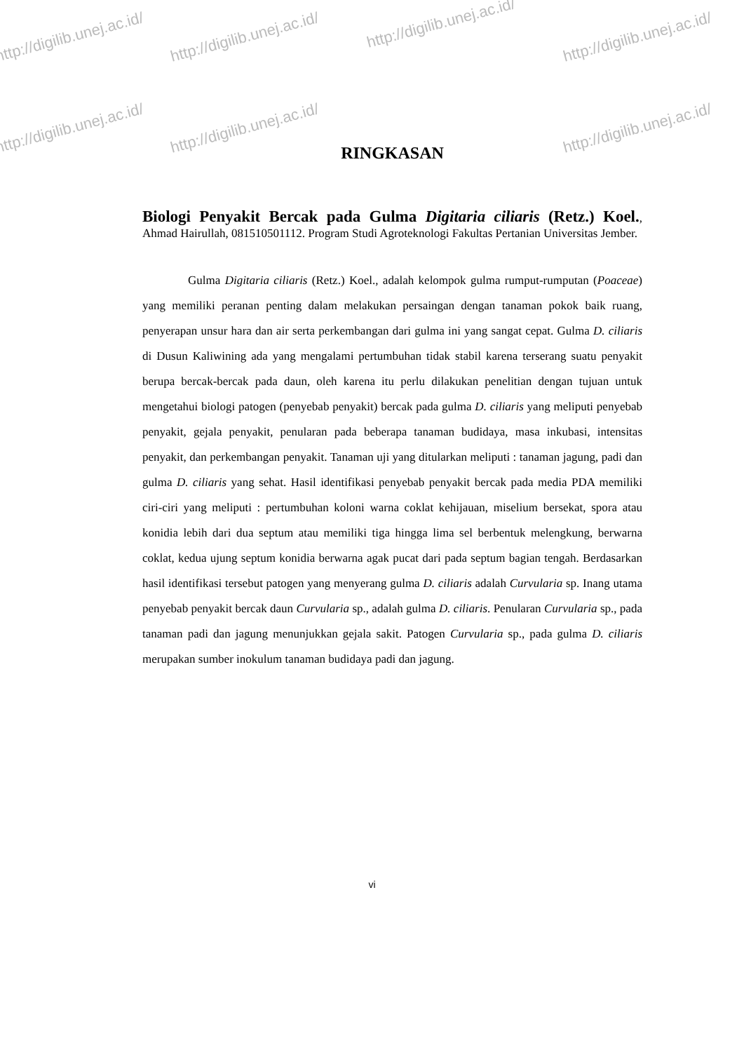http://digilib.unej.ac.id/ http://digilib.unej.ac.id/
http://digilib.unej.ac.id/
http://digilib.unej.ac.id/
http://digilib.unej.ac.id/ http://digilib.unej.ac.id/ http://digilib.unej.ac.id/
RINGKASAN
Biologi Penyakit Bercak pada Gulma Digitaria ciliaris (Retz.) Koel., Ahmad Hairullah, 081510501112. Program Studi Agroteknologi Fakultas Pertanian Universitas Jember.
Gulma Digitaria ciliaris (Retz.) Koel., adalah kelompok gulma rumput-rumputan (Poaceae) yang memiliki peranan penting dalam melakukan persaingan dengan tanaman pokok baik ruang, penyerapan unsur hara dan air serta perkembangan dari gulma ini yang sangat cepat. Gulma D. ciliaris di Dusun Kaliwining ada yang mengalami pertumbuhan tidak stabil karena terserang suatu penyakit berupa bercak-bercak pada daun, oleh karena itu perlu dilakukan penelitian dengan tujuan untuk mengetahui biologi patogen (penyebab penyakit) bercak pada gulma D. ciliaris yang meliputi penyebab penyakit, gejala penyakit, penularan pada beberapa tanaman budidaya, masa inkubasi, intensitas penyakit, dan perkembangan penyakit. Tanaman uji yang ditularkan meliputi : tanaman jagung, padi dan gulma D. ciliaris yang sehat. Hasil identifikasi penyebab penyakit bercak pada media PDA memiliki ciri-ciri yang meliputi : pertumbuhan koloni warna coklat kehijauan, miselium bersekat, spora atau konidia lebih dari dua septum atau memiliki tiga hingga lima sel berbentuk melengkung, berwarna coklat, kedua ujung septum konidia berwarna agak pucat dari pada septum bagian tengah. Berdasarkan hasil identifikasi tersebut patogen yang menyerang gulma D. ciliaris adalah Curvularia sp. Inang utama penyebab penyakit bercak daun Curvularia sp., adalah gulma D. ciliaris. Penularan Curvularia sp., pada tanaman padi dan jagung menunjukkan gejala sakit. Patogen Curvularia sp., pada gulma D. ciliaris merupakan sumber inokulum tanaman budidaya padi dan jagung.
vi